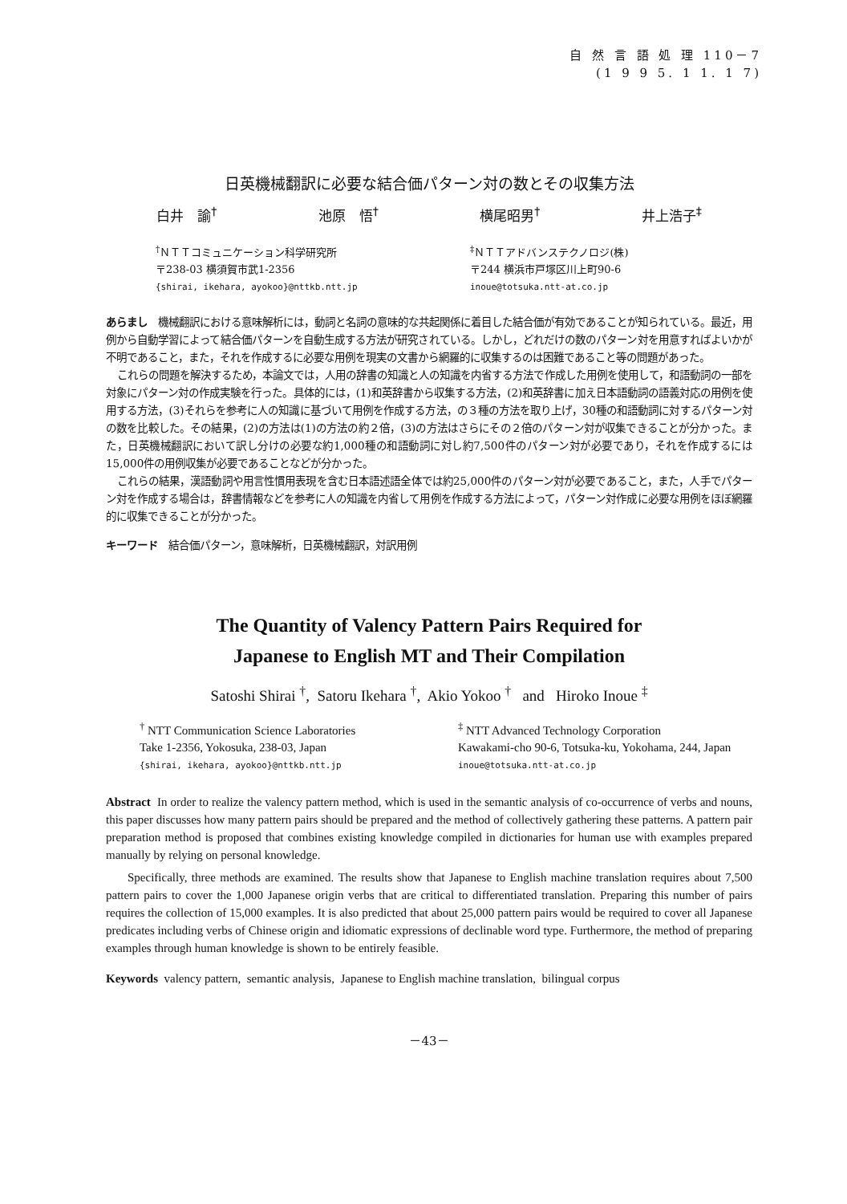自 然 言 語 処 理 110－7
(1 9 9 5. 1 1. 1 7)
日英機械翻訳に必要な結合価パターン対の数とその収集方法
白井　諭<sup>†</sup> 池原　悟<sup>†</sup> 横尾昭男<sup>†</sup> 井上浩子<sup>‡</sup>
<sup>†</sup> ＮＴＴコミュニケーション科学研究所
〒238-03 横須賀市武1-2356
{shirai, ikehara, ayokoo}@nttkb.ntt.jp
<sup>‡</sup> ＮＴＴアドバンステクノロジ(株)
〒244 横浜市戸塚区川上町90-6
inoue@totsuka.ntt-at.co.jp
あらまし　機械翻訳における意味解析には，動詞と名詞の意味的な共起関係に着目した結合価が有効であることが知られている。最近，用例から自動学習によって結合価パターンを自動生成する方法が研究されている。しかし，どれだけの数のパターン対を用意すればよいかが不明であること，また，それを作成するに必要な用例を現実の文書から網羅的に収集するのは困難であること等の問題があった。
これらの問題を解決するため，本論文では，人用の辞書の知識と人の知識を内省する方法で作成した用例を使用して，和語動詞の一部を対象にパターン対の作成実験を行った。具体的には，(1)和英辞書から収集する方法，(2)和英辞書に加え日本語動詞の語義対応の用例を使用する方法，(3)それらを参考に人の知識に基づいて用例を作成する方法，の３種の方法を取り上げ，30種の和語動詞に対するパターン対の数を比較した。その結果，(2)の方法は(1)の方法の約２倍，(3)の方法はさらにその２倍のパターン対が収集できることが分かった。また，日英機械翻訳において訳し分けの必要な約1,000種の和語動詞に対し約7,500件のパターン対が必要であり，それを作成するには15,000件の用例収集が必要であることなどが分かった。
これらの結果，漢語動詞や用言性慣用表現を含む日本語述語全体では約25,000件のパターン対が必要であること，また，人手でパターン対を作成する場合は，辞書情報などを参考に人の知識を内省して用例を作成する方法によって，パターン対作成に必要な用例をほぼ網羅的に収集できることが分かった。
キーワード　結合価パターン，意味解析，日英機械翻訳，対訳用例
The Quantity of Valency Pattern Pairs Required for
Japanese to English MT and Their Compilation
Satoshi Shirai <sup>†</sup>, Satoru Ikehara <sup>†</sup>, Akio Yokoo <sup>†</sup> and Hiroko Inoue <sup>‡</sup>
<sup>†</sup> NTT Communication Science Laboratories
Take 1-2356, Yokosuka, 238-03, Japan
{shirai, ikehara, ayokoo}@nttkb.ntt.jp
<sup>‡</sup> NTT Advanced Technology Corporation
Kawakami-cho 90-6, Totsuka-ku, Yokohama, 244, Japan
inoue@totsuka.ntt-at.co.jp
Abstract In order to realize the valency pattern method, which is used in the semantic analysis of co-occurrence of verbs and nouns, this paper discusses how many pattern pairs should be prepared and the method of collectively gathering these patterns. A pattern pair preparation method is proposed that combines existing knowledge compiled in dictionaries for human use with examples prepared manually by relying on personal knowledge.
Specifically, three methods are examined. The results show that Japanese to English machine translation requires about 7,500 pattern pairs to cover the 1,000 Japanese origin verbs that are critical to differentiated translation. Preparing this number of pairs requires the collection of 15,000 examples. It is also predicted that about 25,000 pattern pairs would be required to cover all Japanese predicates including verbs of Chinese origin and idiomatic expressions of declinable word type. Furthermore, the method of preparing examples through human knowledge is shown to be entirely feasible.
Keywords valency pattern, semantic analysis, Japanese to English machine translation, bilingual corpus
－43－